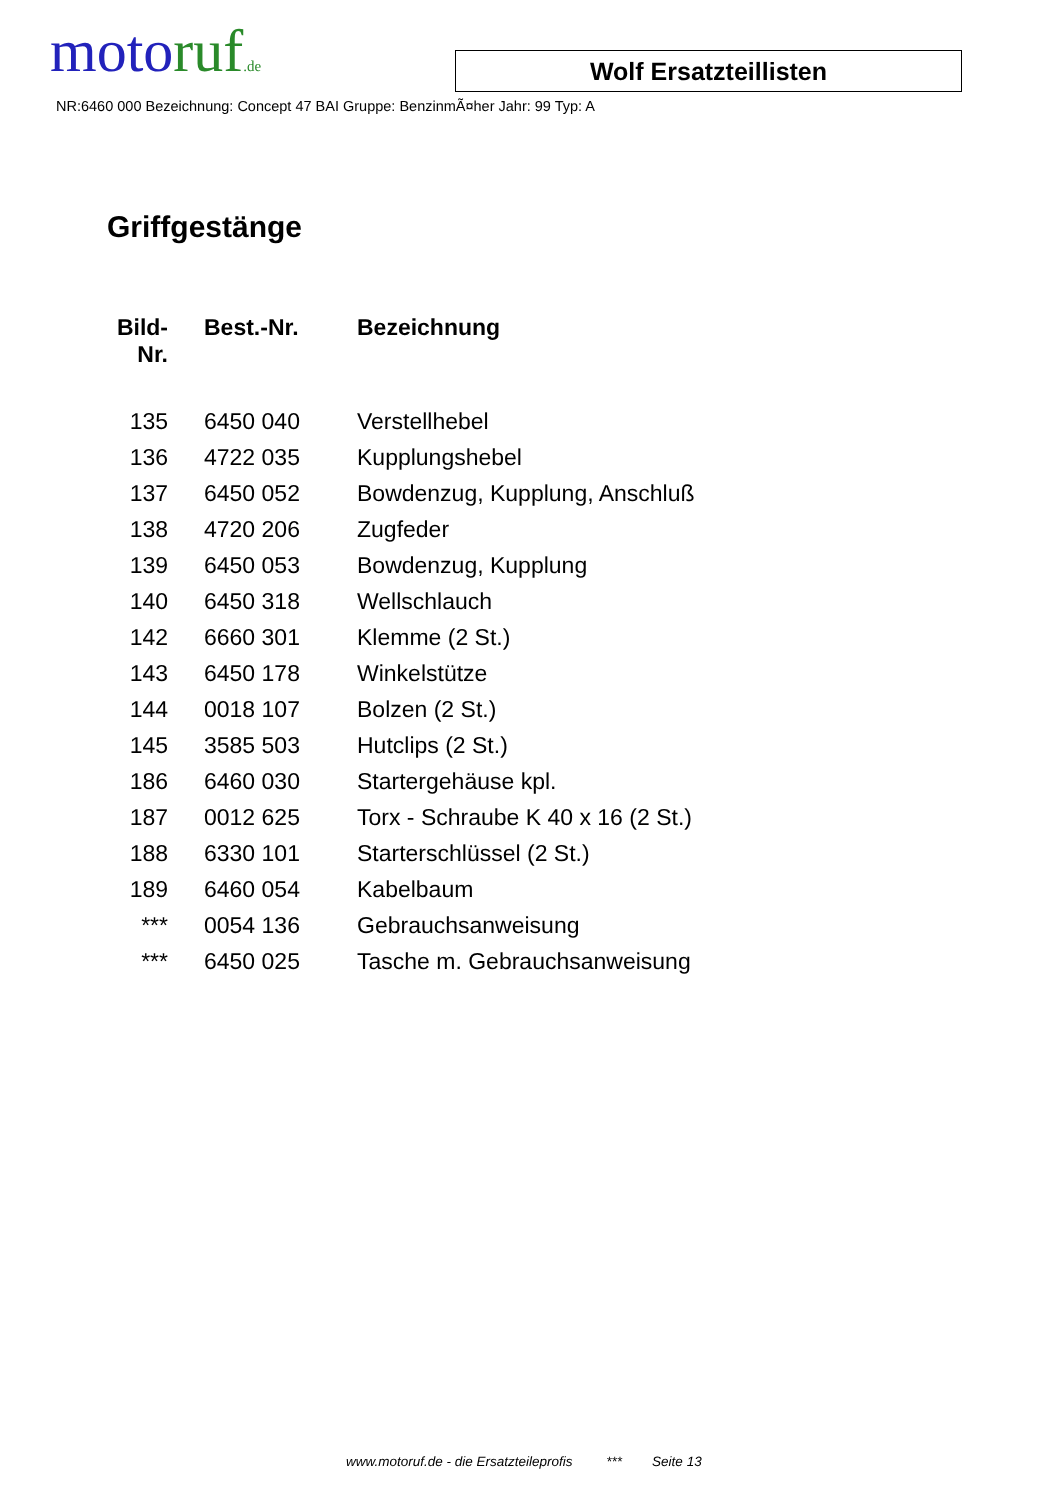motoruf.de
Wolf Ersatzteillisten
NR:6460 000 Bezeichnung: Concept 47 BAI Gruppe: BenzinmÃ¤her Jahr: 99 Typ: A
Griffgestänge
| Bild- Nr. | Best.-Nr. | Bezeichnung |
| --- | --- | --- |
| 135 | 6450 040 | Verstellhebel |
| 136 | 4722 035 | Kupplungshebel |
| 137 | 6450 052 | Bowdenzug, Kupplung, Anschluß |
| 138 | 4720 206 | Zugfeder |
| 139 | 6450 053 | Bowdenzug, Kupplung |
| 140 | 6450 318 | Wellschlauch |
| 142 | 6660 301 | Klemme (2 St.) |
| 143 | 6450 178 | Winkelstütze |
| 144 | 0018 107 | Bolzen (2 St.) |
| 145 | 3585 503 | Hutclips (2 St.) |
| 186 | 6460 030 | Startergehäuse kpl. |
| 187 | 0012 625 | Torx - Schraube K 40 x 16 (2 St.) |
| 188 | 6330 101 | Starterschlüssel (2 St.) |
| 189 | 6460 054 | Kabelbaum |
| *** | 0054 136 | Gebrauchsanweisung |
| *** | 6450 025 | Tasche m. Gebrauchsanweisung |
www.motoruf.de - die Ersatzteileprofis *** Seite 13